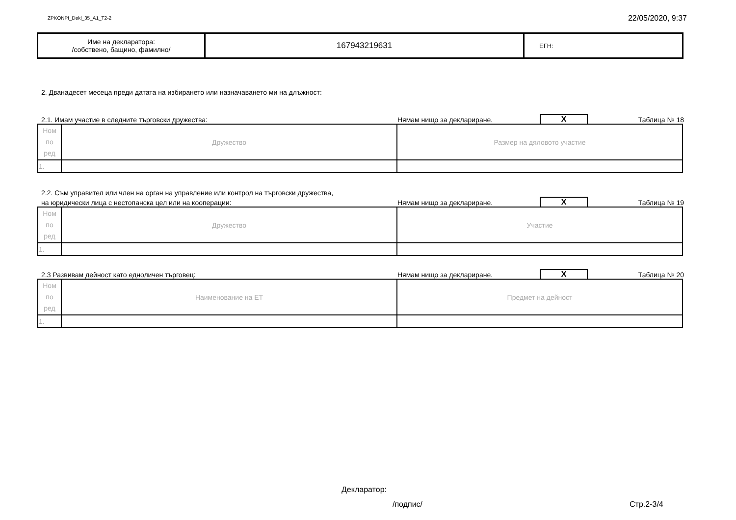ZPKONPI_Dekl_35_A1_T2-2 22/05/2020, 9:37
| Име на декларатора: /собствено, бащино, фамилно/ | 167943219631 | ЕГН: |
2. Дванадесет месеца преди датата на избирането или назначаването ми на длъжност:
2.1. Имам участие в следните търговски дружества: Нямам нищо за деклариране. X Таблица № 18
| Ном по ред | Дружество | Размер на дяловото участие |
| 1. | | |
2.2. Съм управител или член на орган на управление или контрол на търговски дружества,
на юридически лица с нестопанска цел или на кооперации: Нямам нищо за деклариране. X Таблица № 19
| Ном по ред | Дружество | Участие |
| 1. | | |
2.3 Развивам дейност като едноличен търговец: Нямам нищо за деклариране. X Таблица № 20
| Ном по ред | Наименование на ЕТ | Предмет на дейност |
| 1. | | |
Декларатор:
/подпис/ Стр.2-3/4